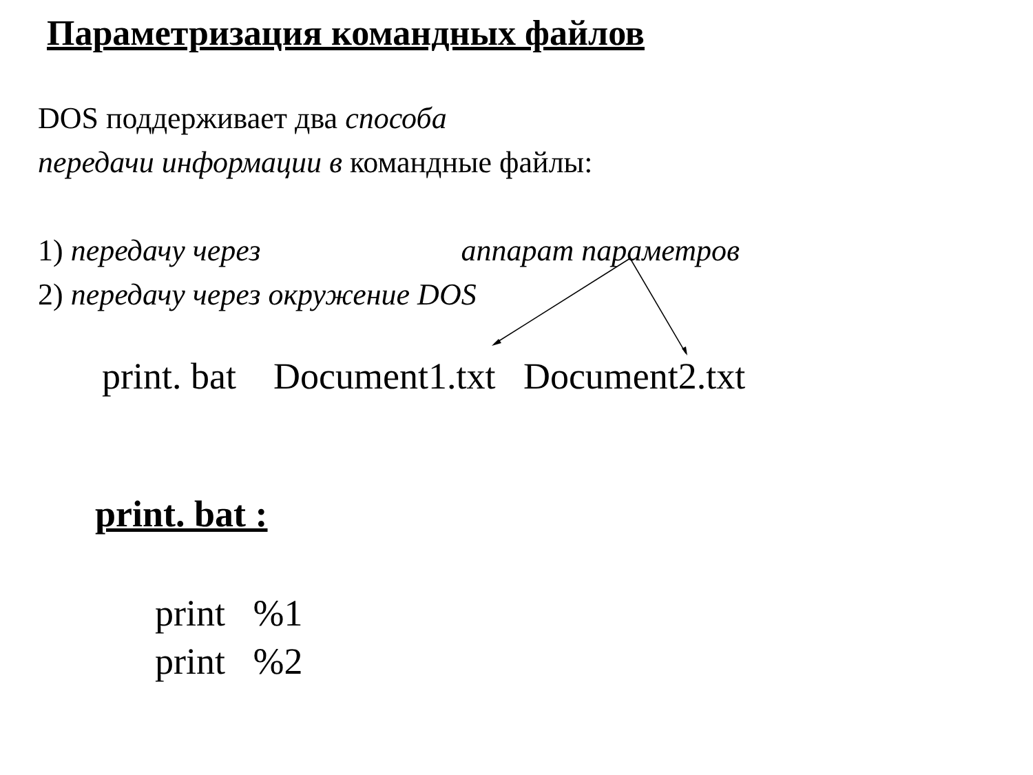Параметризация командных файлов
DOS поддерживает два способа
передачи информации в командные файлы:
1) передачу через аппарат параметров
2) передачу через окружение DOS
print. bat Document1.txt Document2.txt
print. bat :
print %1
print %2